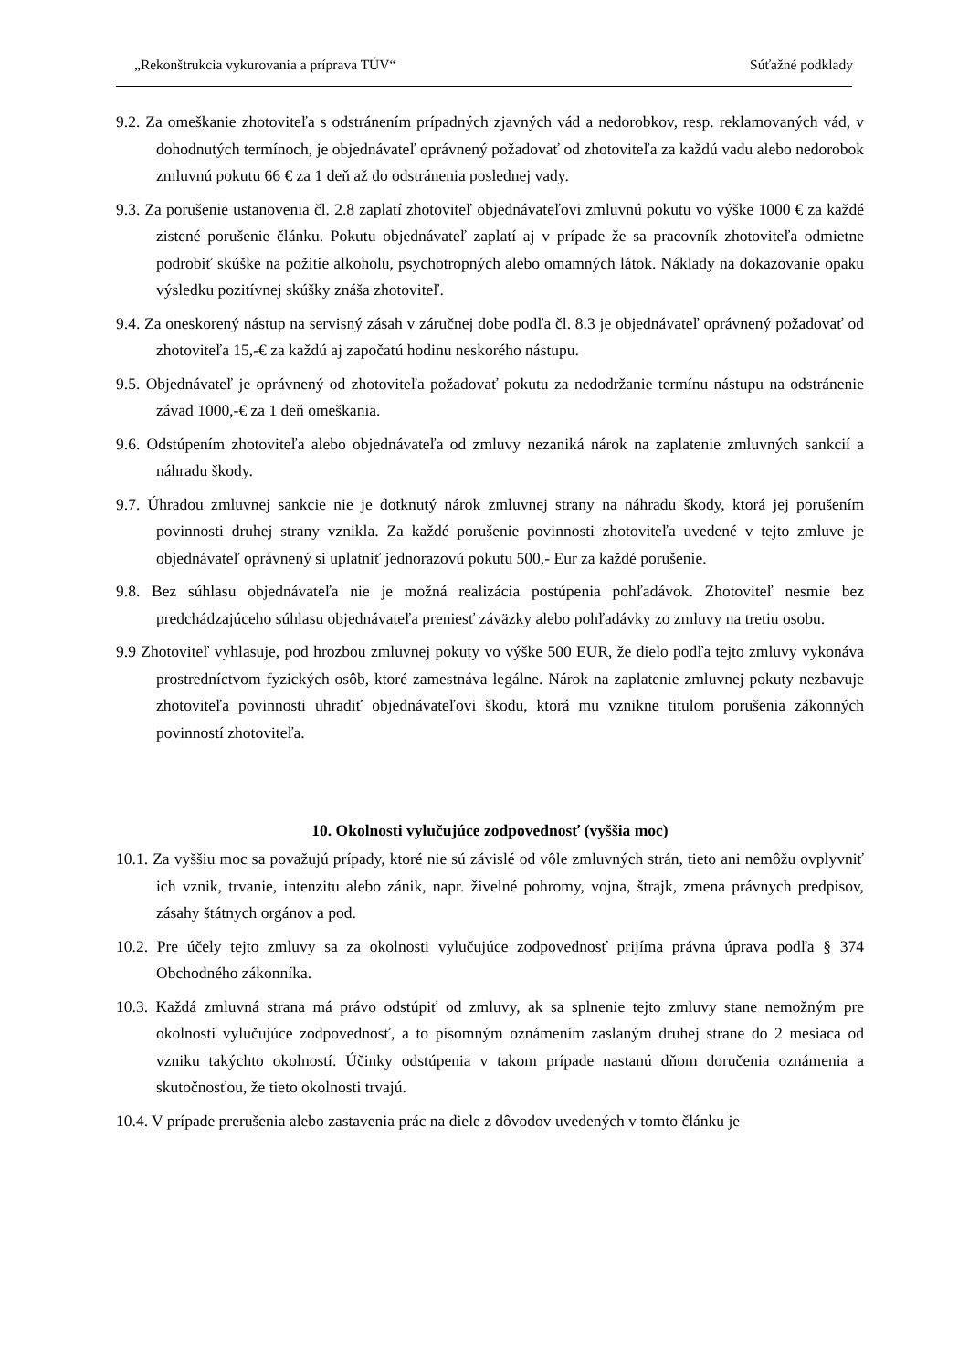„Rekonštrukcia vykurovania a príprava TÚV“Súťažné podklady
9.2. Za omeškanie zhotoviteľa s odstránením prípadných zjavných vád a nedorobkov, resp. reklamovaných vád, v dohodnutých termínoch, je objednávateľ oprávnený požadovať od zhotoviteľa za každú vadu alebo nedorobok zmluvnú pokutu 66 € za 1 deň až do odstránenia poslednej vady.
9.3. Za porušenie ustanovenia čl. 2.8 zaplatí zhotoviteľ objednávateľovi zmluvnú pokutu vo výške 1000 € za každé zistené porušenie článku. Pokutu objednávateľ zaplatí aj v prípade že sa pracovník zhotoviteľa odmietne podrobiť skúške na požitie alkoholu, psychotropných alebo omamných látok. Náklady na dokazovanie opaku výsledku pozitívnej skúšky znáša zhotoviteľ.
9.4. Za oneskorený nástup na servisný zásah v záručnej dobe podľa čl. 8.3 je objednávateľ oprávnený požadovať od zhotoviteľa 15,-€ za každú aj započatú hodinu neskorého nástupu.
9.5. Objednávateľ je oprávnený od zhotoviteľa požadovať pokutu za nedodržanie termínu nástupu na odstránenie závad 1000,-€ za 1 deň omeškania.
9.6. Odstúpením zhotoviteľa alebo objednávateľa od zmluvy nezaniká nárok na zaplatenie zmluvných sankcií a náhradu škody.
9.7. Úhradou zmluvnej sankcie nie je dotknutý nárok zmluvnej strany na náhradu škody, ktorá jej porušením povinnosti druhej strany vznikla. Za každé porušenie povinnosti zhotoviteľa uvedené v tejto zmluve je objednávateľ oprávnený si uplatniť jednorazovú pokutu 500,- Eur za každé porušenie.
9.8. Bez súhlasu objednávateľa nie je možná realizácia postúpenia pohľadávok. Zhotoviteľ nesmie bez predchádzajúceho súhlasu objednávateľa preniesť záväzky alebo pohľadávky zo zmluvy na tretiu osobu.
9.9 Zhotoviteľ vyhlasuje, pod hrozbou zmluvnej pokuty vo výške 500 EUR, že dielo podľa tejto zmluvy vykonáva prostredníctvom fyzických osôb, ktoré zamestnáva legálne. Nárok na zaplatenie zmluvnej pokuty nezbavuje zhotoviteľa povinnosti uhradiť objednávateľovi škodu, ktorá mu vznikne titulom porušenia zákonných povinností zhotoviteľa.
10. Okolnosti vylučujúce zodpovednosť (vyššia moc)
10.1. Za vyššiu moc sa považujú prípady, ktoré nie sú závislé od vôle zmluvných strán, tieto ani nemôžu ovplyvniť ich vznik, trvanie, intenzitu alebo zánik, napr. živelné pohromy, vojna, štrajk, zmena právnych predpisov, zásahy štátnych orgánov a pod.
10.2. Pre účely tejto zmluvy sa za okolnosti vylučujúce zodpovednosť prijíma právna úprava podľa § 374 Obchodného zákonníka.
10.3. Každá zmluvná strana má právo odstúpiť od zmluvy, ak sa splnenie tejto zmluvy stane nemožným pre okolnosti vylučujúce zodpovednosť, a to písomným oznámením zaslaným druhej strane do 2 mesiaca od vzniku takýchto okolností. Účinky odstúpenia v takom prípade nastanú dňom doručenia oznámenia a skutočnosťou, že tieto okolnosti trvajú.
10.4. V prípade prerušenia alebo zastavenia prác na diele z dôvodov uvedených v tomto článku je